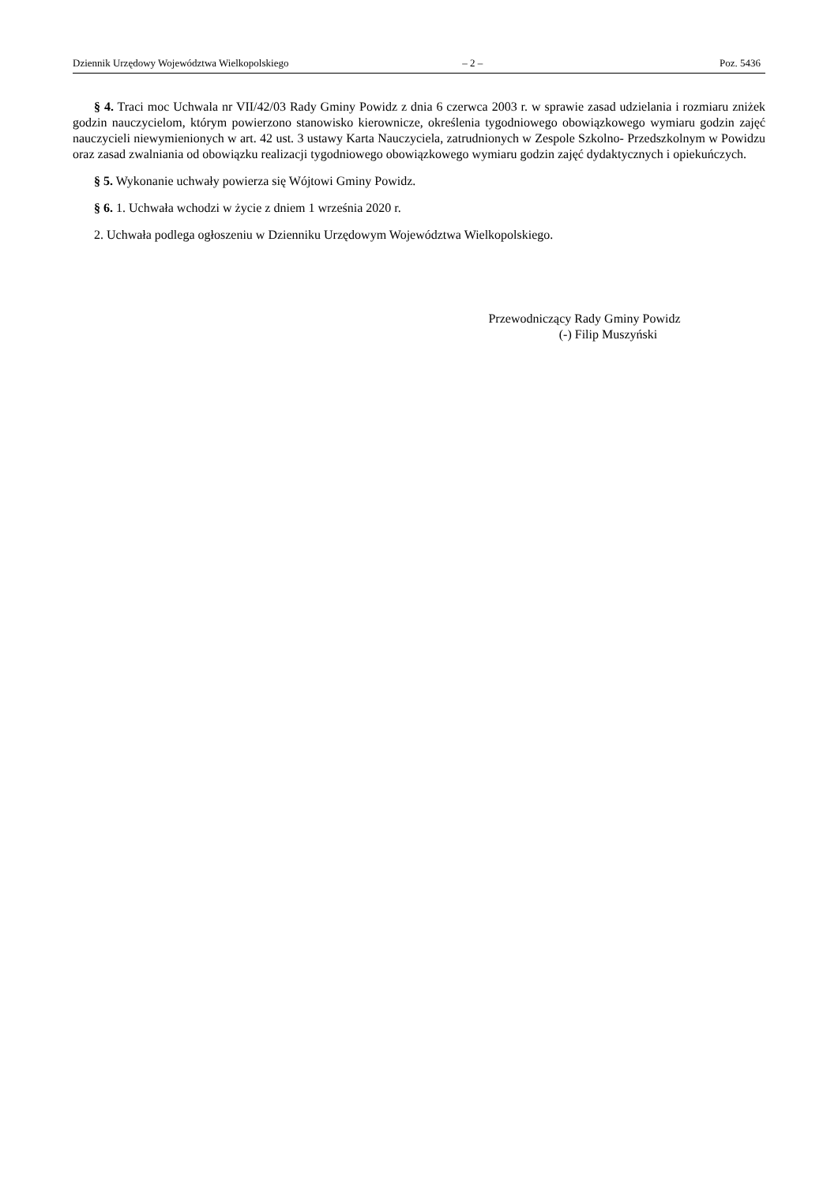Dziennik Urzędowy Województwa Wielkopolskiego – 2 – Poz. 5436
§ 4. Traci moc Uchwala nr VII/42/03 Rady Gminy Powidz z dnia 6 czerwca 2003 r. w sprawie zasad udzielania i rozmiaru zniżek godzin nauczycielom, którym powierzono stanowisko kierownicze, określenia tygodniowego obowiązkowego wymiaru godzin zajęć nauczycieli niewymienionych w art. 42 ust. 3 ustawy Karta Nauczyciela, zatrudnionych w Zespole Szkolno- Przedszkolnym w Powidzu oraz zasad zwalniania od obowiązku realizacji tygodniowego obowiązkowego wymiaru godzin zajęć dydaktycznych i opiekuńczych.
§ 5. Wykonanie uchwały powierza się Wójtowi Gminy Powidz.
§ 6. 1. Uchwała wchodzi w życie z dniem 1 września 2020 r.
2. Uchwała podlega ogłoszeniu w Dzienniku Urzędowym Województwa Wielkopolskiego.
Przewodniczący Rady Gminy Powidz
(-) Filip Muszyński